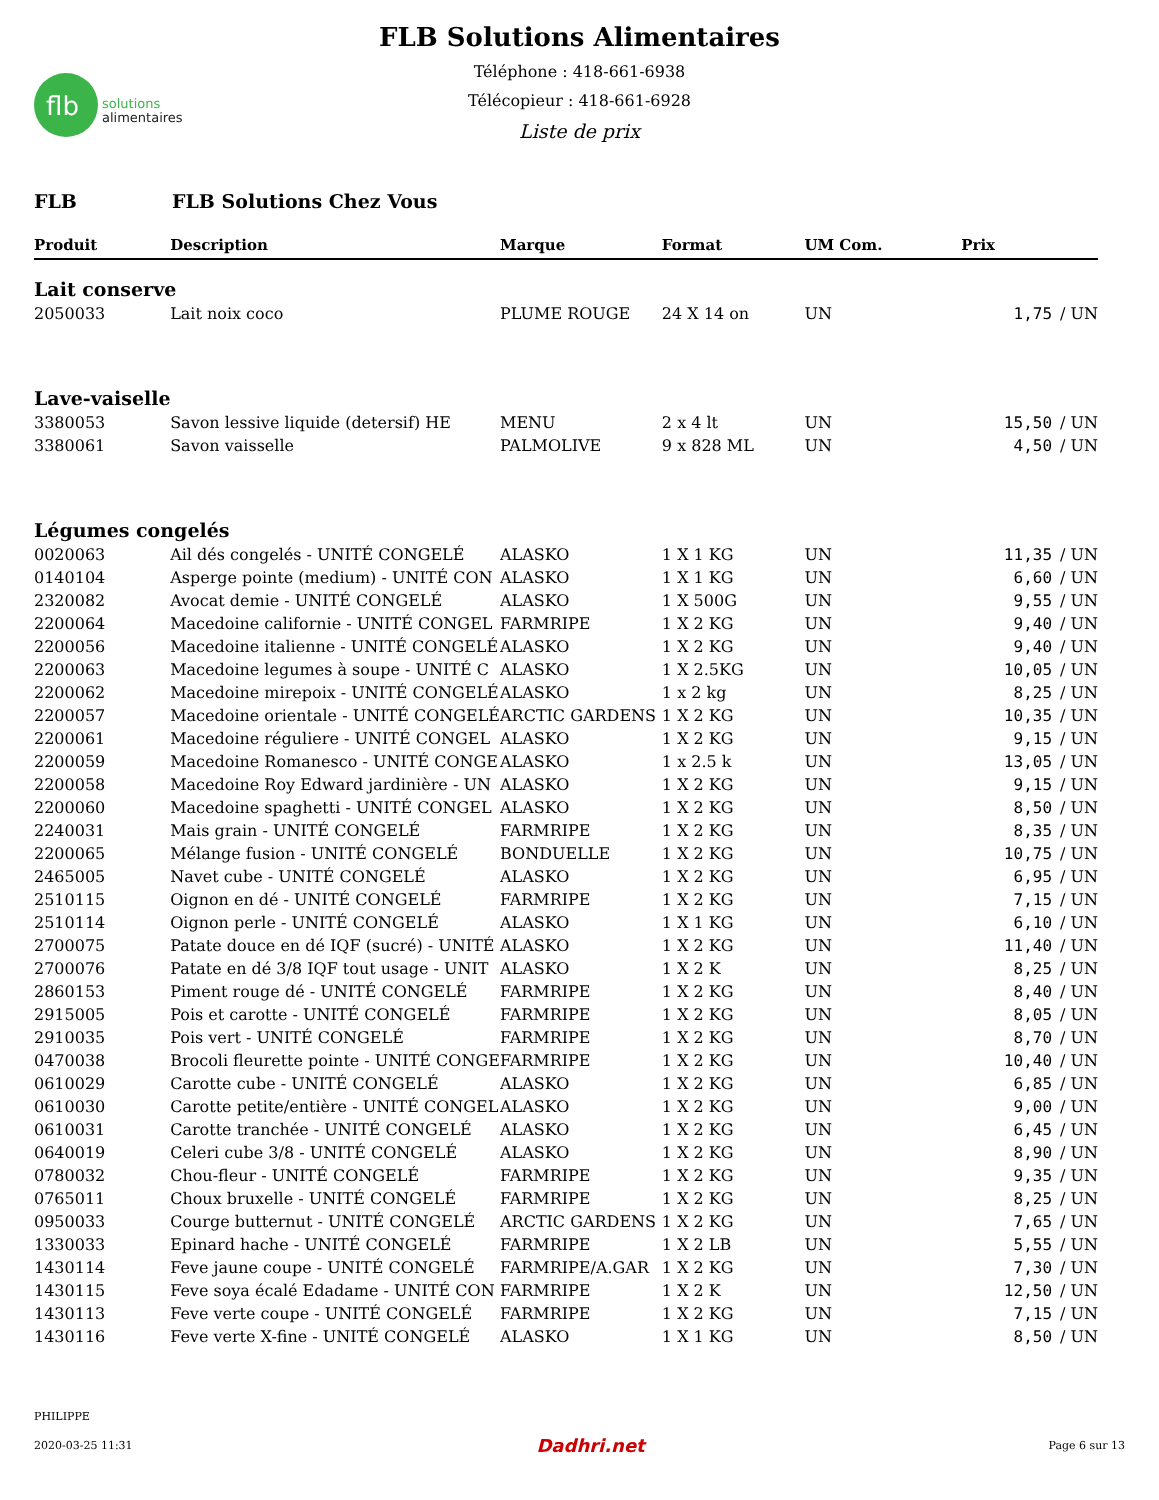flb
solutions
alimentaires
FLB Solutions Alimentaires
Téléphone : 418-661-6938
Télécopieur : 418-661-6928
Liste de prix
FLB FLB Solutions Chez Vous
| Produit | Description | Marque | Format | UM Com. | Prix | |
| --- | --- | --- | --- | --- | --- | --- |
| Lait conserve | | | | | | |
| 2050033 | Lait noix coco | PLUME ROUGE | 24 X 14 on | UN | 1,75 | / UN |
| Lave-vaiselle | | | | | | |
| 3380053 | Savon lessive liquide (detersif) HE | MENU | 2 x 4 lt | UN | 15,50 | / UN |
| 3380061 | Savon vaisselle | PALMOLIVE | 9 x 828 ML | UN | 4,50 | / UN |
| Légumes congelés | | | | | | |
| 0020063 | Ail dés congelés - UNITÉ CONGELÉ | ALASKO | 1 X 1 KG | UN | 11,35 | / UN |
| 0140104 | Asperge pointe (medium) - UNITÉ CON | ALASKO | 1 X 1 KG | UN | 6,60 | / UN |
| 2320082 | Avocat demie - UNITÉ CONGELÉ | ALASKO | 1 X 500G | UN | 9,55 | / UN |
| 2200064 | Macedoine californie - UNITÉ CONGEL | FARMRIPE | 1 X 2 KG | UN | 9,40 | / UN |
| 2200056 | Macedoine italienne - UNITÉ CONGELÉ | ALASKO | 1 X 2 KG | UN | 9,40 | / UN |
| 2200063 | Macedoine legumes à soupe - UNITÉ C | ALASKO | 1 X 2.5KG | UN | 10,05 | / UN |
| 2200062 | Macedoine mirepoix - UNITÉ CONGELÉ | ALASKO | 1 x 2 kg | UN | 8,25 | / UN |
| 2200057 | Macedoine orientale - UNITÉ CONGELÉ | ARCTIC GARDENS | 1 X 2 KG | UN | 10,35 | / UN |
| 2200061 | Macedoine réguliere - UNITÉ CONGEL | ALASKO | 1 X 2 KG | UN | 9,15 | / UN |
| 2200059 | Macedoine Romanesco - UNITÉ CONGE | ALASKO | 1 x 2.5 k | UN | 13,05 | / UN |
| 2200058 | Macedoine Roy Edward jardinière - UN | ALASKO | 1 X 2 KG | UN | 9,15 | / UN |
| 2200060 | Macedoine spaghetti - UNITÉ CONGEL | ALASKO | 1 X 2 KG | UN | 8,50 | / UN |
| 2240031 | Mais grain - UNITÉ CONGELÉ | FARMRIPE | 1 X 2 KG | UN | 8,35 | / UN |
| 2200065 | Mélange fusion - UNITÉ CONGELÉ | BONDUELLE | 1 X 2 KG | UN | 10,75 | / UN |
| 2465005 | Navet cube - UNITÉ CONGELÉ | ALASKO | 1 X 2 KG | UN | 6,95 | / UN |
| 2510115 | Oignon en dé - UNITÉ CONGELÉ | FARMRIPE | 1 X 2 KG | UN | 7,15 | / UN |
| 2510114 | Oignon perle - UNITÉ CONGELÉ | ALASKO | 1 X 1 KG | UN | 6,10 | / UN |
| 2700075 | Patate douce en dé IQF (sucré) - UNITÉ | ALASKO | 1 X 2 KG | UN | 11,40 | / UN |
| 2700076 | Patate en dé 3/8 IQF tout usage - UNIT | ALASKO | 1 X 2 K | UN | 8,25 | / UN |
| 2860153 | Piment rouge dé - UNITÉ CONGELÉ | FARMRIPE | 1 X 2 KG | UN | 8,40 | / UN |
| 2915005 | Pois et carotte - UNITÉ CONGELÉ | FARMRIPE | 1 X 2 KG | UN | 8,05 | / UN |
| 2910035 | Pois vert - UNITÉ CONGELÉ | FARMRIPE | 1 X 2 KG | UN | 8,70 | / UN |
| 0470038 | Brocoli fleurette pointe - UNITÉ CONGE | FARMRIPE | 1 X 2 KG | UN | 10,40 | / UN |
| 0610029 | Carotte cube - UNITÉ CONGELÉ | ALASKO | 1 X 2 KG | UN | 6,85 | / UN |
| 0610030 | Carotte petite/entière - UNITÉ CONGEL | ALASKO | 1 X 2 KG | UN | 9,00 | / UN |
| 0610031 | Carotte tranchée - UNITÉ CONGELÉ | ALASKO | 1 X 2 KG | UN | 6,45 | / UN |
| 0640019 | Celeri cube 3/8 - UNITÉ CONGELÉ | ALASKO | 1 X 2 KG | UN | 8,90 | / UN |
| 0780032 | Chou-fleur - UNITÉ CONGELÉ | FARMRIPE | 1 X 2 KG | UN | 9,35 | / UN |
| 0765011 | Choux bruxelle - UNITÉ CONGELÉ | FARMRIPE | 1 X 2 KG | UN | 8,25 | / UN |
| 0950033 | Courge butternut - UNITÉ CONGELÉ | ARCTIC GARDENS | 1 X 2 KG | UN | 7,65 | / UN |
| 1330033 | Epinard hache - UNITÉ CONGELÉ | FARMRIPE | 1 X 2 LB | UN | 5,55 | / UN |
| 1430114 | Feve jaune coupe - UNITÉ CONGELÉ | FARMRIPE/A.GAR | 1 X 2 KG | UN | 7,30 | / UN |
| 1430115 | Feve soya écalé Edadame - UNITÉ CON | FARMRIPE | 1 X 2 K | UN | 12,50 | / UN |
| 1430113 | Feve verte coupe - UNITÉ CONGELÉ | FARMRIPE | 1 X 2 KG | UN | 7,15 | / UN |
| 1430116 | Feve verte X-fine - UNITÉ CONGELÉ | ALASKO | 1 X 1 KG | UN | 8,50 | / UN |
PHILIPPE
2020-03-25 11:31 Dadhri.net Page 6 sur 13